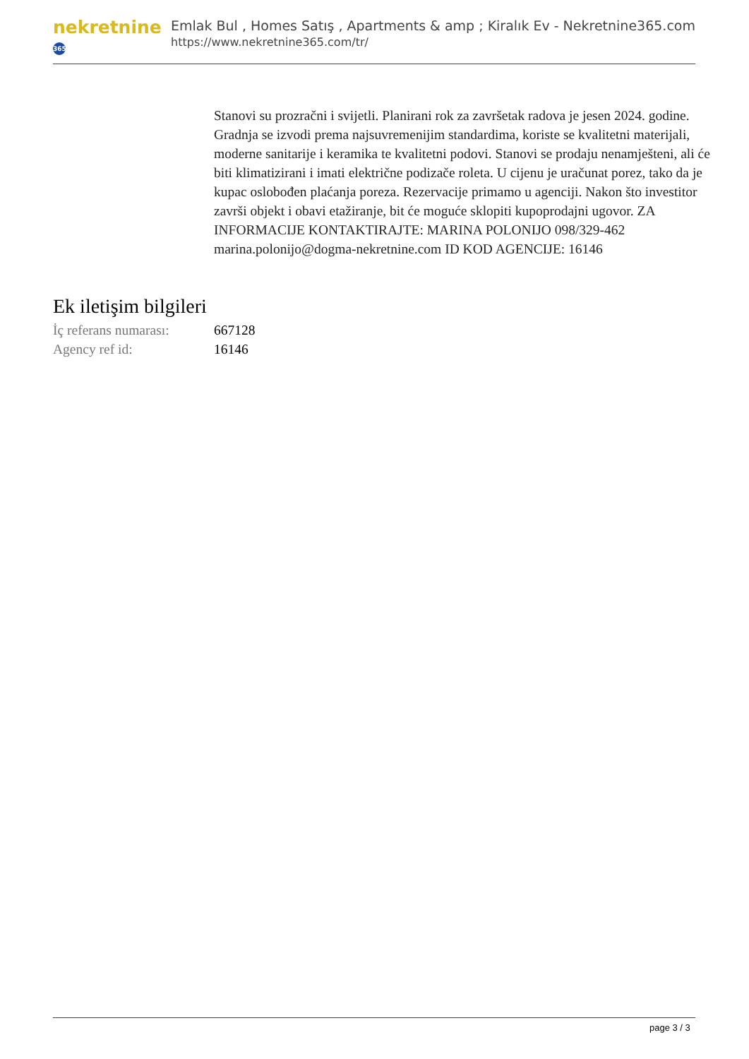nekretnine 365
Emlak Bul , Homes Satış , Apartments & amp ; Kiralık Ev - Nekretnine365.com
https://www.nekretnine365.com/tr/
Stanovi su prozračni i svijetli. Planirani rok za završetak radova je jesen 2024. godine. Gradnja se izvodi prema najsuvremenijim standardima, koriste se kvalitetni materijali, moderne sanitarije i keramika te kvalitetni podovi. Stanovi se prodaju nenamješteni, ali će biti klimatizirani i imati električne podizače roleta. U cijenu je uračunat porez, tako da je kupac oslobođen plaćanja poreza. Rezervacije primamo u agenciji. Nakon što investitor završi objekt i obavi etažiranje, bit će moguće sklopiti kupoprodajni ugovor. ZA INFORMACIJE KONTAKTIRAJTE: MARINA POLONIJO 098/329-462 marina.polonijo@dogma-nekretnine.com ID KOD AGENCIJE: 16146
Ek iletişim bilgileri
| İç referans numarası: | 667128 |
| Agency ref id: | 16146 |
page 3 / 3